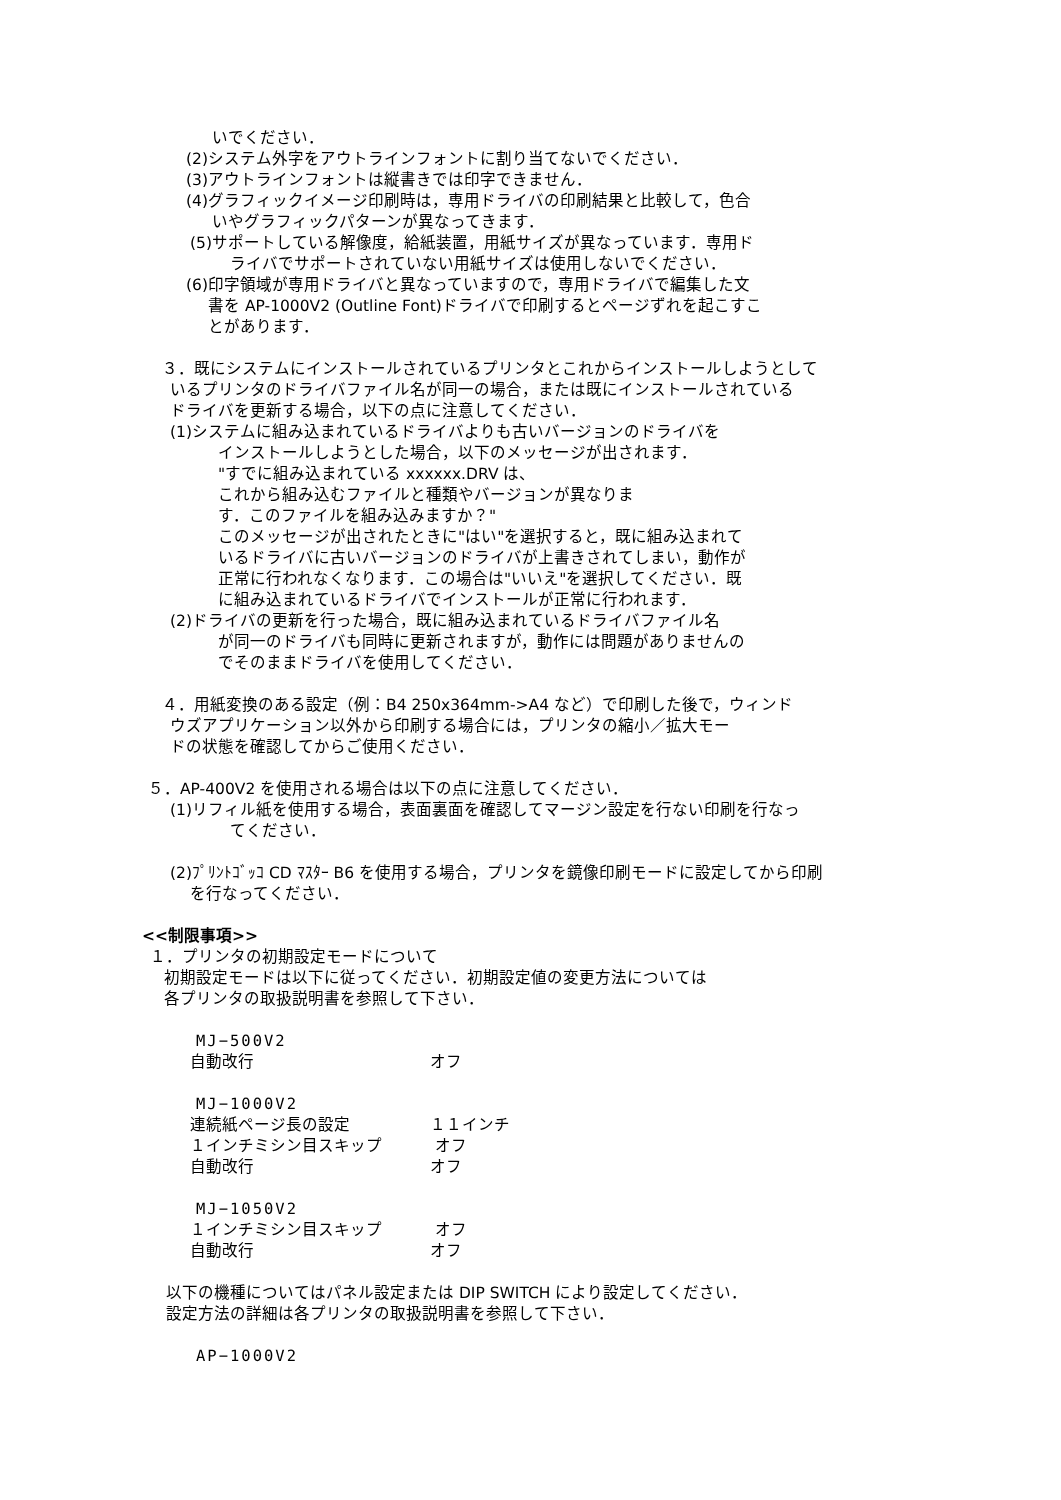いでください．
(2)システム外字をアウトラインフォントに割り当てないでください．
(3)アウトラインフォントは縦書きでは印字できません．
(4)グラフィックイメージ印刷時は，専用ドライバの印刷結果と比較して，色合
いやグラフィックパターンが異なってきます．
(5)サポートしている解像度，給紙装置，用紙サイズが異なっています．専用ド
ライバでサポートされていない用紙サイズは使用しないでください．
(6)印字領域が専用ドライバと異なっていますので，専用ドライバで編集した文
書を AP-1000V2 (Outline Font)ドライバで印刷するとページずれを起こすこ
とがあります．
３．既にシステムにインストールされているプリンタとこれからインストールしようとして
いるプリンタのドライバファイル名が同一の場合，または既にインストールされている
ドライバを更新する場合，以下の点に注意してください．
(1)システムに組み込まれているドライバよりも古いバージョンのドライバを
インストールしようとした場合，以下のメッセージが出されます．
"すでに組み込まれている xxxxxx.DRV は、
これから組み込むファイルと種類やバージョンが異なりま
す．このファイルを組み込みますか？"
このメッセージが出されたときに"はい"を選択すると，既に組み込まれて
いるドライバに古いバージョンのドライバが上書きされてしまい，動作が
正常に行われなくなります．この場合は"いいえ"を選択してください．既
に組み込まれているドライバでインストールが正常に行われます．
(2)ドライバの更新を行った場合，既に組み込まれているドライバファイル名
が同一のドライバも同時に更新されますが，動作には問題がありませんの
でそのままドライバを使用してください．
４．用紙変換のある設定（例：B4 250x364mm->A4 など）で印刷した後で，ウィンド
ウズアプリケーション以外から印刷する場合には，プリンタの縮小／拡大モー
ドの状態を確認してからご使用ください．
５．AP-400V2 を使用される場合は以下の点に注意してください．
(1)リフィル紙を使用する場合，表面裏面を確認してマージン設定を行ない印刷を行なっ
てください．
(2)ﾌﾟﾘﾝﾄｺﾞｯｺ CD ﾏｽﾀｰ B6 を使用する場合，プリンタを鏡像印刷モードに設定してから印刷
を行なってください．
<<制限事項>>
１．プリンタの初期設定モードについて
初期設定モードは以下に従ってください．初期設定値の変更方法については
各プリンタの取扱説明書を参照して下さい．
MJ−500V2
自動改行 オフ
MJ−1000V2
連続紙ページ長の設定 １１インチ
１インチミシン目スキップ オフ
自動改行 オフ
MJ−1050V2
１インチミシン目スキップ オフ
自動改行 オフ
以下の機種についてはパネル設定または DIP SWITCH により設定してください．
設定方法の詳細は各プリンタの取扱説明書を参照して下さい．
AP−1000V2